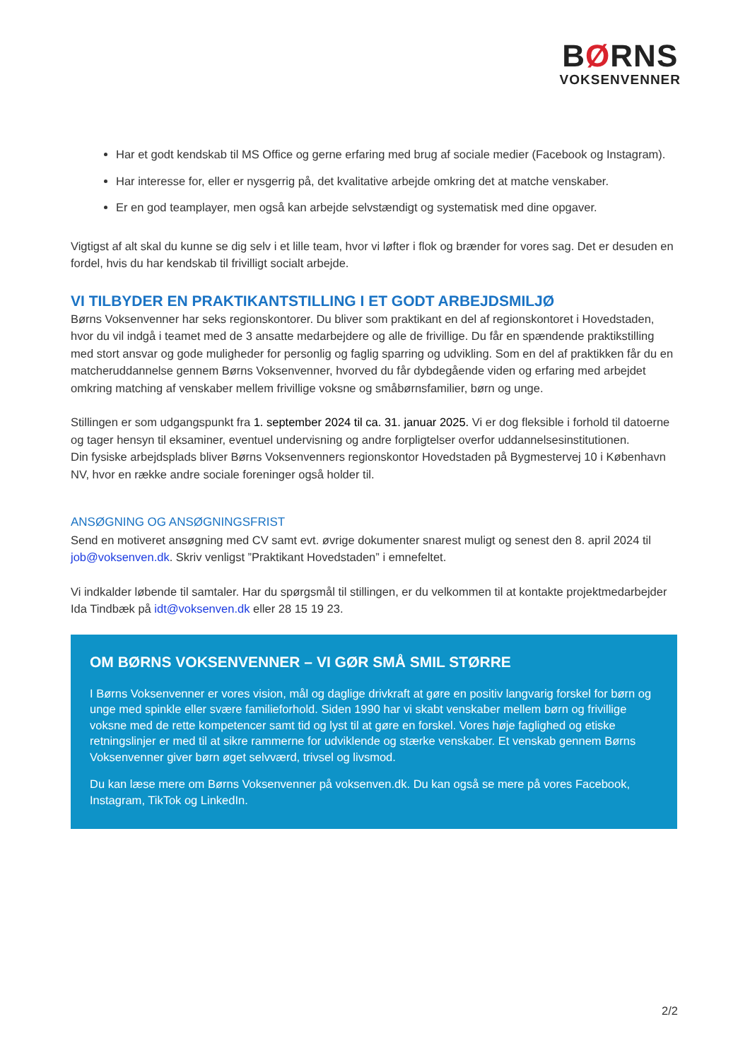BØRNS
VOKSENVENNER
Har et godt kendskab til MS Office og gerne erfaring med brug af sociale medier (Facebook og Instagram).
Har interesse for, eller er nysgerrig på, det kvalitative arbejde omkring det at matche venskaber.
Er en god teamplayer, men også kan arbejde selvstændigt og systematisk med dine opgaver.
Vigtigst af alt skal du kunne se dig selv i et lille team, hvor vi løfter i flok og brænder for vores sag. Det er desuden en fordel, hvis du har kendskab til frivilligt socialt arbejde.
VI TILBYDER EN PRAKTIKANTSTILLING I ET GODT ARBEJDSMILJØ
Børns Voksenvenner har seks regionskontorer. Du bliver som praktikant en del af regionskontoret i Hovedstaden, hvor du vil indgå i teamet med de 3 ansatte medarbejdere og alle de frivillige. Du får en spændende praktikstilling med stort ansvar og gode muligheder for personlig og faglig sparring og udvikling. Som en del af praktikken får du en matcheruddannelse gennem Børns Voksenvenner, hvorved du får dybdegående viden og erfaring med arbejdet omkring matching af venskaber mellem frivillige voksne og småbørnsfamilier, børn og unge.
Stillingen er som udgangspunkt fra 1. september 2024 til ca. 31. januar 2025. Vi er dog fleksible i forhold til datoerne og tager hensyn til eksaminer, eventuel undervisning og andre forpligtelser overfor uddannelsesinstitutionen.
Din fysiske arbejdsplads bliver Børns Voksenvenners regionskontor Hovedstaden på Bygmestervej 10 i København NV, hvor en række andre sociale foreninger også holder til.
ANSØGNING OG ANSØGNINGSFRIST
Send en motiveret ansøgning med CV samt evt. øvrige dokumenter snarest muligt og senest den 8. april 2024 til job@voksenven.dk. Skriv venligst ”Praktikant Hovedstaden” i emnefeltet.
Vi indkalder løbende til samtaler. Har du spørgsmål til stillingen, er du velkommen til at kontakte projektmedarbejder Ida Tindbæk på idt@voksenven.dk eller 28 15 19 23.
OM BØRNS VOKSENVENNER – VI GØR SMÅ SMIL STØRRE
I Børns Voksenvenner er vores vision, mål og daglige drivkraft at gøre en positiv langvarig forskel for børn og unge med spinkle eller svære familieforhold. Siden 1990 har vi skabt venskaber mellem børn og frivillige voksne med de rette kompetencer samt tid og lyst til at gøre en forskel. Vores høje faglighed og etiske retningslinjer er med til at sikre rammerne for udviklende og stærke venskaber. Et venskab gennem Børns Voksenvenner giver børn øget selvværd, trivsel og livsmod.
Du kan læse mere om Børns Voksenvenner på voksenven.dk. Du kan også se mere på vores Facebook, Instagram, TikTok og LinkedIn.
2/2